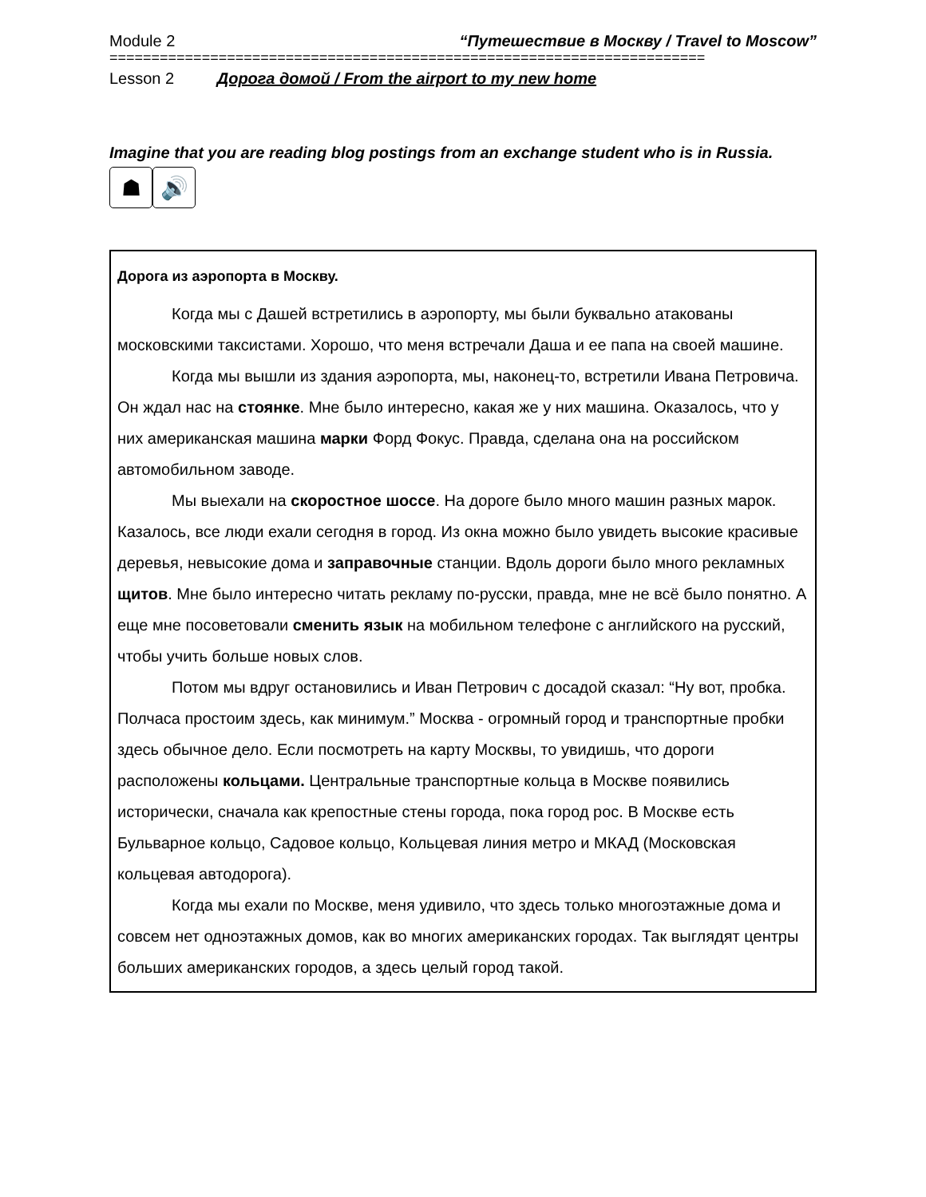Module 2 “Путешествие в Москву / Travel to Moscow”
=======================================================================
Lesson 2 Дорога домой / From the airport to my new home
Imagine that you are reading blog postings from an exchange student who is in Russia.
☗ 🔊
Дорога из аэропорта в Москву.
Когда мы с Дашей встретились в аэропорту, мы были буквально атакованы московскими таксистами. Хорошо, что меня встречали Даша и ее папа на своей машине.
Когда мы вышли из здания аэропорта, мы, наконец-то, встретили Ивана Петровича. Он ждал нас на стоянке. Мне было интересно, какая же у них машина. Оказалось, что у них американская машина марки Форд Фокус. Правда, сделана она на российском автомобильном заводе.
Мы выехали на скоростное шоссе. На дороге было много машин разных марок. Казалось, все люди ехали сегодня в город. Из окна можно было увидеть высокие красивые деревья, невысокие дома и заправочные станции. Вдоль дороги было много рекламных щитов. Мне было интересно читать рекламу по-русски, правда, мне не всё было понятно. А еще мне посоветовали сменить язык на мобильном телефоне с английского на русский, чтобы учить больше новых слов.
Потом мы вдруг остановились и Иван Петрович с досадой сказал: “Ну вот, пробка. Полчаса простоим здесь, как минимум.” Москва - огромный город и транспортные пробки здесь обычное дело. Если посмотреть на карту Москвы, то увидишь, что дороги расположены кольцами. Центральные транспортные кольца в Москве появились исторически, сначала как крепостные стены города, пока город рос. В Москве есть Бульварное кольцо, Садовое кольцо, Кольцевая линия метро и МКАД (Московская кольцевая автодорога).
Когда мы ехали по Москве, меня удивило, что здесь только многоэтажные дома и совсем нет одноэтажных домов, как во многих американских городах. Так выглядят центры больших американских городов, а здесь целый город такой.